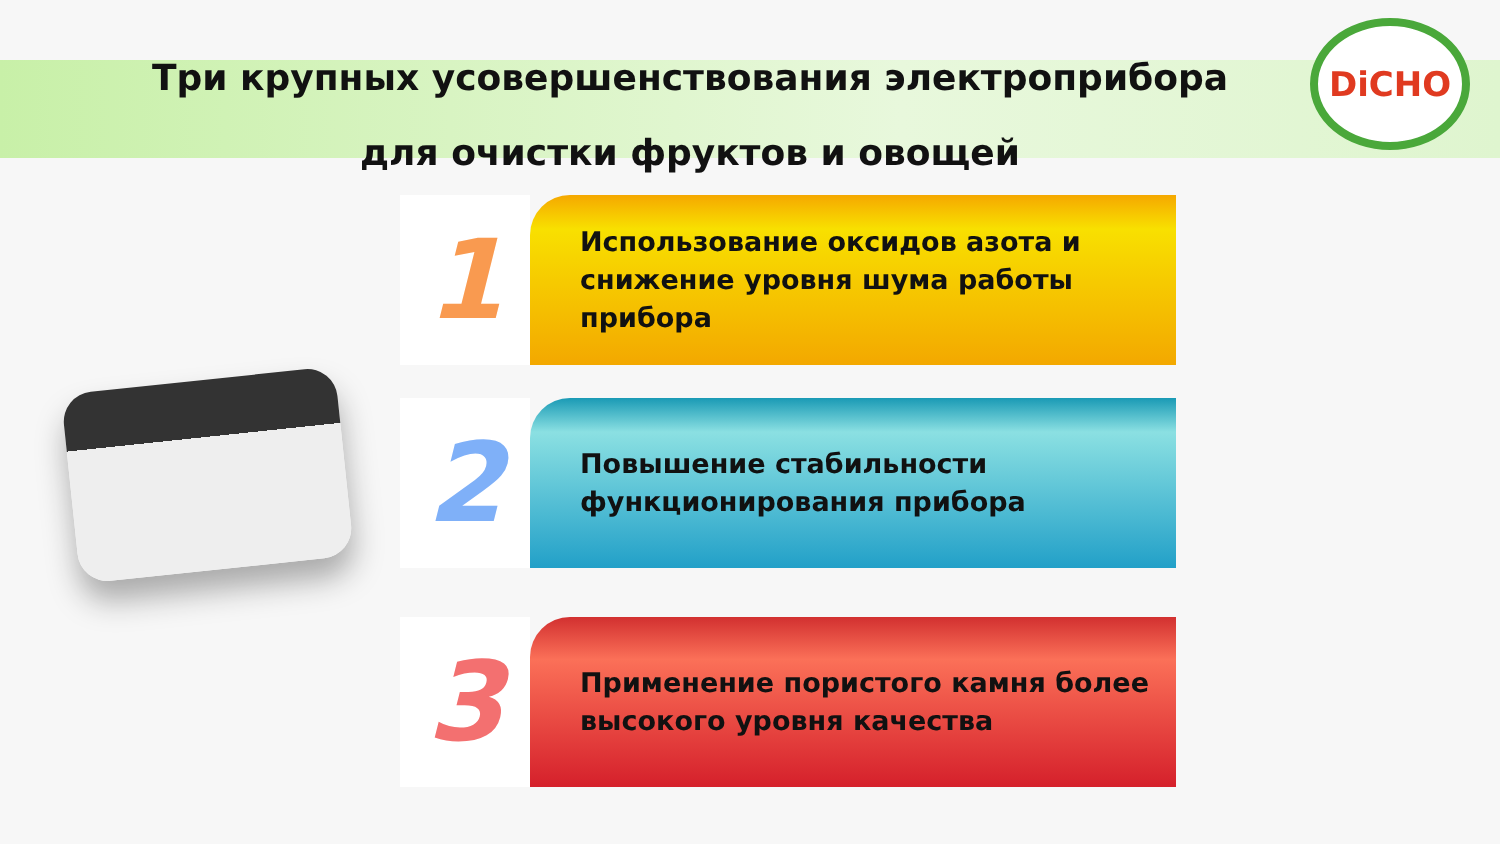Три крупных усовершенствования электроприбора
для очистки фруктов и овощей
DiCHO
1
Использование оксидов азота и снижение уровня шума работы прибора
2
Повышение стабильности функционирования прибора
3
Применение пористого камня более высокого уровня качества